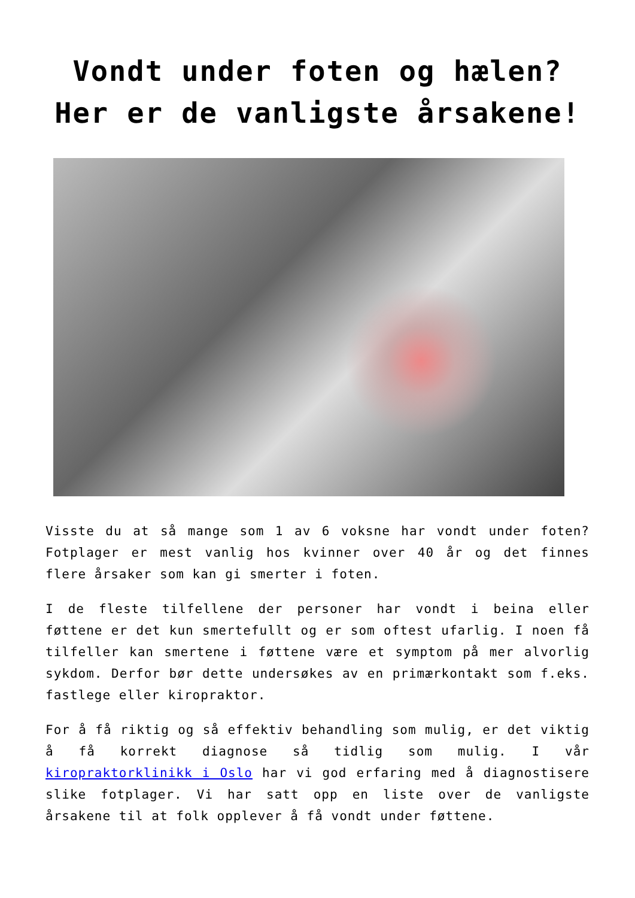Vondt under foten og hælen?
Her er de vanligste årsakene!
Visste du at så mange som 1 av 6 voksne har vondt under foten? Fotplager er mest vanlig hos kvinner over 40 år og det finnes flere årsaker som kan gi smerter i foten.
I de fleste tilfellene der personer har vondt i beina eller føttene er det kun smertefullt og er som oftest ufarlig. I noen få tilfeller kan smertene i føttene være et symptom på mer alvorlig sykdom. Derfor bør dette undersøkes av en primærkontakt som f.eks. fastlege eller kiropraktor.
For å få riktig og så effektiv behandling som mulig, er det viktig å få korrekt diagnose så tidlig som mulig. I vår kiropraktorklinikk i Oslo har vi god erfaring med å diagnostisere slike fotplager. Vi har satt opp en liste over de vanligste årsakene til at folk opplever å få vondt under føttene.